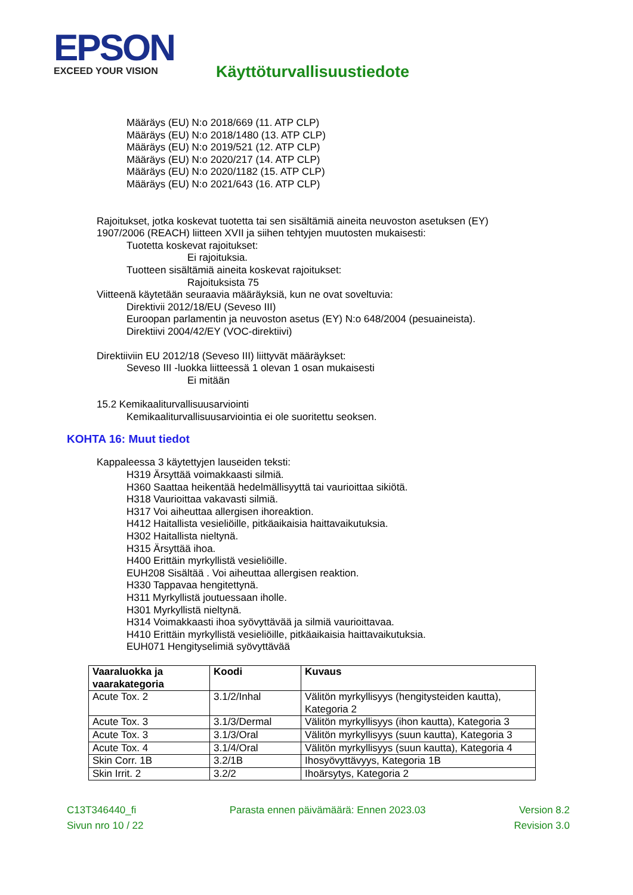EPSON
EXCEED YOUR VISION
Käyttöturvallisuustiedote
Määräys (EU) N:o 2018/669 (11. ATP CLP)
Määräys (EU) N:o 2018/1480 (13. ATP CLP)
Määräys (EU) N:o 2019/521 (12. ATP CLP)
Määräys (EU) N:o 2020/217 (14. ATP CLP)
Määräys (EU) N:o 2020/1182 (15. ATP CLP)
Määräys (EU) N:o 2021/643 (16. ATP CLP)
Rajoitukset, jotka koskevat tuotetta tai sen sisältämiä aineita neuvoston asetuksen (EY)
1907/2006 (REACH) liitteen XVII ja siihen tehtyjen muutosten mukaisesti:
Tuotetta koskevat rajoitukset:
Ei rajoituksia.
Tuotteen sisältämiä aineita koskevat rajoitukset:
Rajoituksista 75
Viitteenä käytetään seuraavia määräyksiä, kun ne ovat soveltuvia:
Direktivii 2012/18/EU (Seveso III)
Euroopan parlamentin ja neuvoston asetus (EY) N:o 648/2004 (pesuaineista).
Direktiivi 2004/42/EY (VOC-direktiivi)
Direktiiviin EU 2012/18 (Seveso III) liittyvät määräykset:
Seveso III -luokka liitteessä 1 olevan 1 osan mukaisesti
Ei mitään
15.2 Kemikaaliturvallisuusarviointi
Kemikaaliturvallisuusarviointia ei ole suoritettu seoksen.
KOHTA 16: Muut tiedot
Kappaleessa 3 käytettyjen lauseiden teksti:
H319 Ärsyttää voimakkaasti silmiä.
H360 Saattaa heikentää hedelmällisyyttä tai vaurioittaa sikiötä.
H318 Vaurioittaa vakavasti silmiä.
H317 Voi aiheuttaa allergisen ihoreaktion.
H412 Haitallista vesieliöille, pitkäaikaisia haittavaikutuksia.
H302 Haitallista nieltynä.
H315 Ärsyttää ihoa.
H400 Erittäin myrkyllistä vesieliöille.
EUH208 Sisältää . Voi aiheuttaa allergisen reaktion.
H330 Tappavaa hengitettynä.
H311 Myrkyllistä joutuessaan iholle.
H301 Myrkyllistä nieltynä.
H314 Voimakkaasti ihoa syövyttävää ja silmiä vaurioittavaa.
H410 Erittäin myrkyllistä vesieliöille, pitkäaikaisia haittavaikutuksia.
EUH071 Hengityselimiä syövyttävää
| Vaaraluokka ja vaarakategoria | Koodi | Kuvaus |
| --- | --- | --- |
| Acute Tox. 2 | 3.1/2/Inhal | Välitön myrkyllisyys (hengitysteiden kautta), Kategoria 2 |
| Acute Tox. 3 | 3.1/3/Dermal | Välitön myrkyllisyys (ihon kautta), Kategoria 3 |
| Acute Tox. 3 | 3.1/3/Oral | Välitön myrkyllisyys (suun kautta), Kategoria 3 |
| Acute Tox. 4 | 3.1/4/Oral | Välitön myrkyllisyys (suun kautta), Kategoria 4 |
| Skin Corr. 1B | 3.2/1B | Ihosyövyttävyys, Kategoria 1B |
| Skin Irrit. 2 | 3.2/2 | Ihoärsytys, Kategoria 2 |
C13T346440_fi Parasta ennen päivämäärä: Ennen 2023.03 Version 8.2
Sivun nro 10 / 22 Revision 3.0